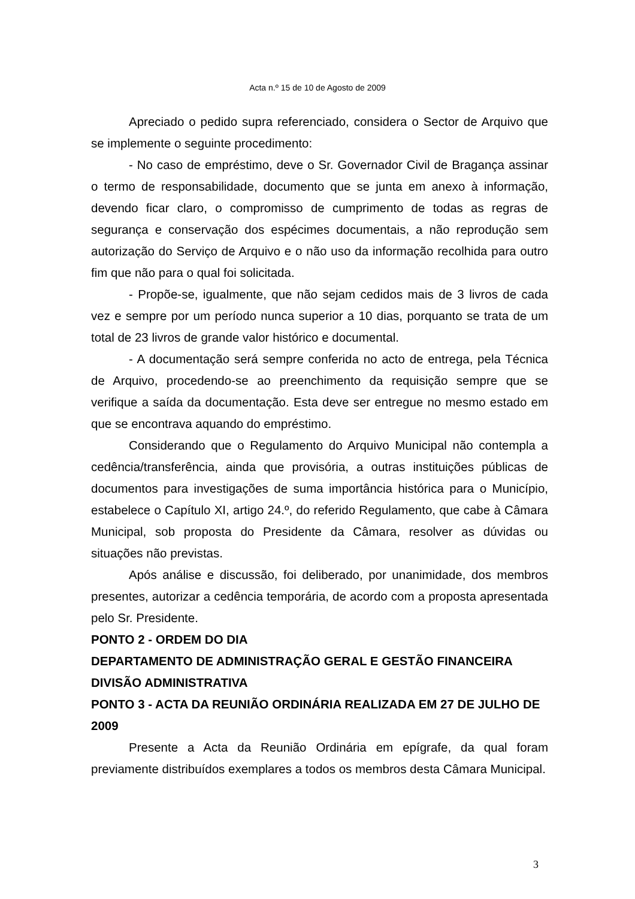Acta n.º 15 de 10 de Agosto de 2009
Apreciado o pedido supra referenciado, considera o Sector de Arquivo que se implemente o seguinte procedimento:
- No caso de empréstimo, deve o Sr. Governador Civil de Bragança assinar o termo de responsabilidade, documento que se junta em anexo à informação, devendo ficar claro, o compromisso de cumprimento de todas as regras de segurança e conservação dos espécimes documentais, a não reprodução sem autorização do Serviço de Arquivo e o não uso da informação recolhida para outro fim que não para o qual foi solicitada.
- Propõe-se, igualmente, que não sejam cedidos mais de 3 livros de cada vez e sempre por um período nunca superior a 10 dias, porquanto se trata de um total de 23 livros de grande valor histórico e documental.
- A documentação será sempre conferida no acto de entrega, pela Técnica de Arquivo, procedendo-se ao preenchimento da requisição sempre que se verifique a saída da documentação. Esta deve ser entregue no mesmo estado em que se encontrava aquando do empréstimo.
Considerando que o Regulamento do Arquivo Municipal não contempla a cedência/transferência, ainda que provisória, a outras instituições públicas de documentos para investigações de suma importância histórica para o Município, estabelece o Capítulo XI, artigo 24.º, do referido Regulamento, que cabe à Câmara Municipal, sob proposta do Presidente da Câmara, resolver as dúvidas ou situações não previstas.
Após análise e discussão, foi deliberado, por unanimidade, dos membros presentes, autorizar a cedência temporária, de acordo com a proposta apresentada pelo Sr. Presidente.
PONTO 2 - ORDEM DO DIA
DEPARTAMENTO DE ADMINISTRAÇÃO GERAL E GESTÃO FINANCEIRA
DIVISÃO ADMINISTRATIVA
PONTO 3 - ACTA DA REUNIÃO ORDINÁRIA REALIZADA EM 27 DE JULHO DE 2009
Presente a Acta da Reunião Ordinária em epígrafe, da qual foram previamente distribuídos exemplares a todos os membros desta Câmara Municipal.
3